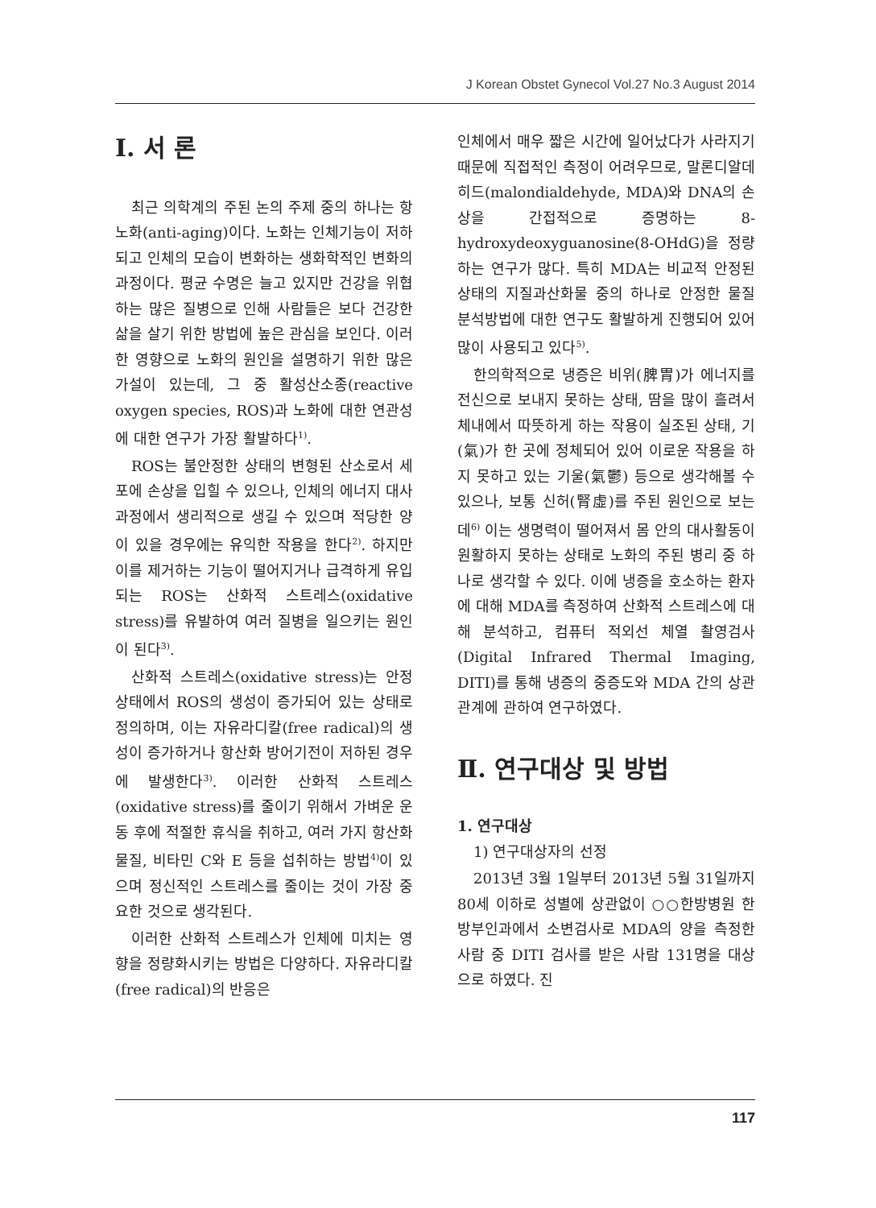J Korean Obstet Gynecol Vol.27 No.3 August 2014
Ⅰ. 서 론
최근 의학계의 주된 논의 주제 중의 하나는 항노화(anti-aging)이다. 노화는 인체기능이 저하되고 인체의 모습이 변화하는 생화학적인 변화의 과정이다. 평균 수명은 늘고 있지만 건강을 위협하는 많은 질병으로 인해 사람들은 보다 건강한 삶을 살기 위한 방법에 높은 관심을 보인다. 이러한 영향으로 노화의 원인을 설명하기 위한 많은 가설이 있는데, 그 중 활성산소종(reactive oxygen species, ROS)과 노화에 대한 연관성에 대한 연구가 가장 활발하다<sup>1)</sup>.
ROS는 불안정한 상태의 변형된 산소로서 세포에 손상을 입힐 수 있으나, 인체의 에너지 대사과정에서 생리적으로 생길 수 있으며 적당한 양이 있을 경우에는 유익한 작용을 한다<sup>2)</sup>. 하지만 이를 제거하는 기능이 떨어지거나 급격하게 유입되는 ROS는 산화적 스트레스(oxidative stress)를 유발하여 여러 질병을 일으키는 원인이 된다<sup>3)</sup>.
산화적 스트레스(oxidative stress)는 안정상태에서 ROS의 생성이 증가되어 있는 상태로 정의하며, 이는 자유라디칼(free radical)의 생성이 증가하거나 항산화 방어기전이 저하된 경우에 발생한다<sup>3)</sup>. 이러한 산화적 스트레스(oxidative stress)를 줄이기 위해서 가벼운 운동 후에 적절한 휴식을 취하고, 여러 가지 항산화물질, 비타민 C와 E 등을 섭취하는 방법<sup>4)</sup>이 있으며 정신적인 스트레스를 줄이는 것이 가장 중요한 것으로 생각된다.
이러한 산화적 스트레스가 인체에 미치는 영향을 정량화시키는 방법은 다양하다. 자유라디칼(free radical)의 반응은
인체에서 매우 짧은 시간에 일어났다가 사라지기 때문에 직접적인 측정이 어려우므로, 말론디알데히드(malondialdehyde, MDA)와 DNA의 손상을 간접적으로 증명하는 8-hydroxydeoxyguanosine(8-OHdG)을 정량하는 연구가 많다. 특히 MDA는 비교적 안정된 상태의 지질과산화물 중의 하나로 안정한 물질 분석방법에 대한 연구도 활발하게 진행되어 있어 많이 사용되고 있다<sup>5)</sup>.
한의학적으로 냉증은 비위(脾胃)가 에너지를 전신으로 보내지 못하는 상태, 땀을 많이 흘려서 체내에서 따뜻하게 하는 작용이 실조된 상태, 기(氣)가 한 곳에 정체되어 있어 이로운 작용을 하지 못하고 있는 기울(氣鬱) 등으로 생각해볼 수 있으나, 보통 신허(腎虛)를 주된 원인으로 보는데<sup>6)</sup> 이는 생명력이 떨어져서 몸 안의 대사활동이 원활하지 못하는 상태로 노화의 주된 병리 중 하나로 생각할 수 있다. 이에 냉증을 호소하는 환자에 대해 MDA를 측정하여 산화적 스트레스에 대해 분석하고, 컴퓨터 적외선 체열 촬영검사(Digital Infrared Thermal Imaging, DITI)를 통해 냉증의 중증도와 MDA 간의 상관관계에 관하여 연구하였다.
Ⅱ. 연구대상 및 방법
1. 연구대상
1) 연구대상자의 선정
2013년 3월 1일부터 2013년 5월 31일까지 80세 이하로 성별에 상관없이 ○○한방병원 한방부인과에서 소변검사로 MDA의 양을 측정한 사람 중 DITI 검사를 받은 사람 131명을 대상으로 하였다. 진
117